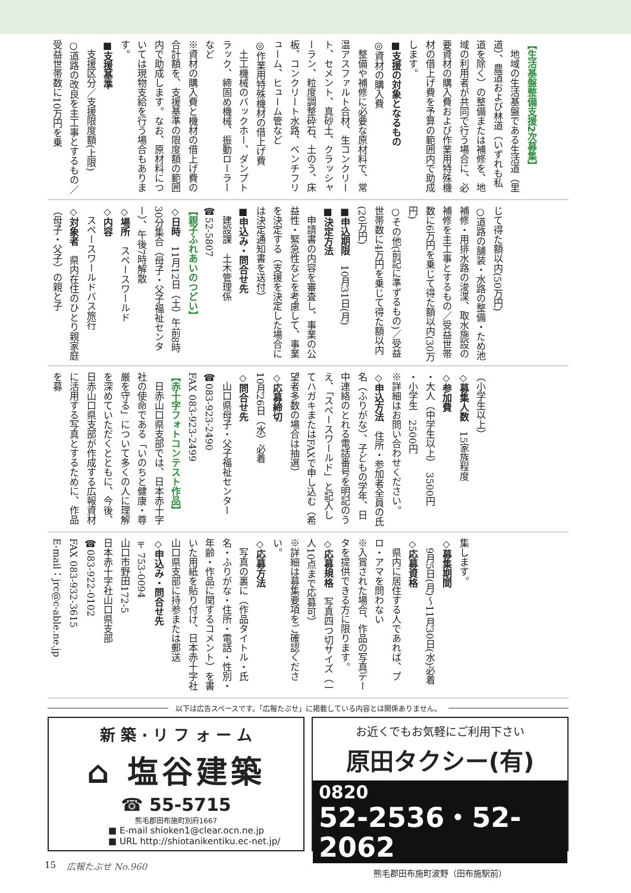【生活基盤整備支援2次募集】
　地域の生活基盤である生活道（里道）、農道および林道（いずれも私道を除く）の整備または補修を、地域の利用者が共同で行う場合に、必要資材の購入費および作業用特殊機材の借上げ費を予算の範囲内で助成します。
■支援の対象となるもの
◎資材の購入費
　整備や補修に必要な原材料で、常温アスファルト合材、生コンクリート、セメント、真砂土、クラッシャーラン、粒度調整砕石、土のう、床板、コンクリート水路、ベンチフリューム、ヒューム管など
◎作業用特殊機材の借上げ費
　土工機械のバックホー、ダンプトラック、締固め機械、振動ローラーなど
※資材の購入費と機材の借上げ費の合計額を、支援基準の限度額の範囲内で助成します。なお、原材料については現物支給を行う場合もあります。
■支援基準
　支援区分／支援限度額(上限)
○道路の改良を主工事とするもの／受益世帯数に10万円を乗
じて得た額以内(50万円)
○道路の舗装・水路の整備・ため池補修・用排水路の浚渫、取水施設の補修を主工事とするもの／受益世帯数に6万円を乗じて得た額以内(30万円)
○その他(前記に準ずるもの)／受益世帯数に4万円を乗じて得た額以内(20万円)
■申込期限　10月31日(月)
■決定方法
　申請書の内容を審査し、事業の公益性・緊急性などを考慮して、事業を決定する（支援を決定した場合には決定通知書を送付）
■申込み・問合せ先
　建設課　土木管理係
☎52-5807
【親子ふれあいのつどい】
◇日時　11月12日（土）午前8時30分集合（母子・父子福祉センター）、午後7時解散
◇場所　スペースワールド
◇内容
　スペースワールドバス旅行
◇対象者　県内在住のひとり親家庭（母子・父子）の親と子
（小学生以上）
◇募集人数　15家族程度
◇参加費
・大人（中学生以上）　3500円
・小学生　2500円
※詳細はお問い合わせください。
◇申込方法　住所・参加者全員の氏名（ふりがな）、子どもの学年、日中連絡のとれる電話番号を明記のうえ、「スペースワールド」と記入してハガキまたはFAXで申し込む（希望者多数の場合は抽選）
◇応募締切
10月26日（水）必着
◇問合せ先
　山口県母子・父子福祉センター
☎083-923-2490
FAX 083-923-2499
【赤十字フォトコンテスト作品】
　日赤山口県支部では、日本赤十字社の使命である「いのちと健康・尊厳を守る」について多くの人に理解を深めていただくとともに、今後、日赤山口県支部が作成する広報資材に活用する写真とするために、作品を募
集します。
◇募集期間
　9月5日(月)～11月30日(水)必着
◇応募資格
　県内に居住する人であれば、プロ・アマを問わない
※入賞された場合、作品の写真データを提供できる方に限ります。
◇応募規格　写真四つ切サイズ（一人10点まで応募可）
※詳細は募集要項をご確認ください。
◇応募方法
　写真の裏に（作品タイトル・氏名・ふりがな・住所・電話・性別・年齢・作品に関するコメント）を書いた用紙を貼り付け、日本赤十字社山口県支部に持参または郵送
◇申込み・問合せ先
〒753-0094
山口市野田172-5
日本赤十字社山口県支部
☎083-922-0102
FAX 083-932-3615
E-mail：jrc@c-able.ne.jp
以下は広告スペースです。「広報たぶせ」に掲載している内容とは関係ありません。
新 築 · リ フ ォ ー ム
⌂ 塩谷建築
☎ 55-5715
熊毛郡田布施町別府1667
■ E-mail shioken1@clear.ocn.ne.jp
■ URL http://shiotanikentiku.ec-net.jp/
お近くでもお気軽にご利用下さい
原田タクシー(有)
0820
52-2536・52-2062
熊毛郡田布施町波野（田布施駅前）
15 広報たぶせ No.960